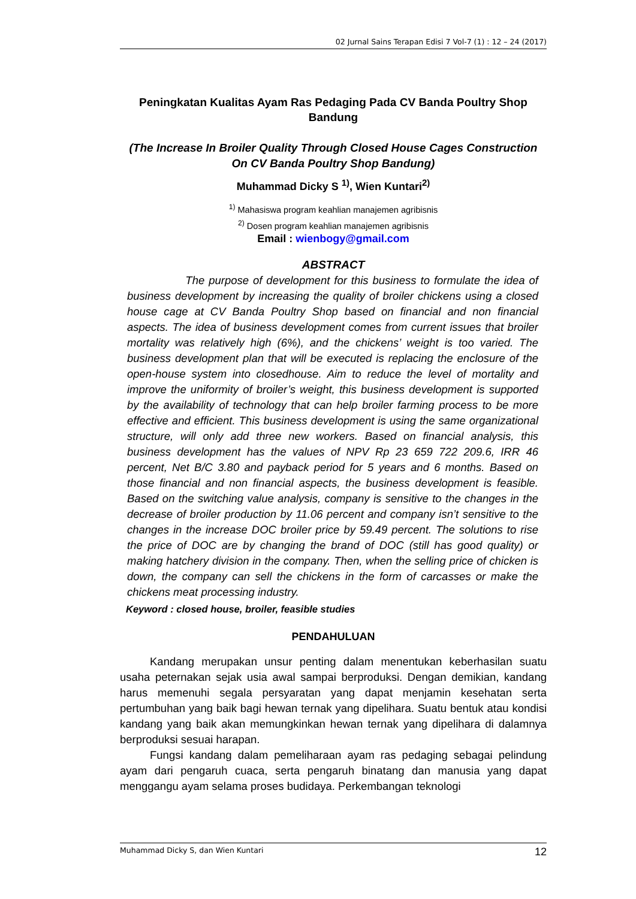02 Jurnal Sains Terapan Edisi 7 Vol-7 (1) : 12 – 24 (2017)
Peningkatan Kualitas Ayam Ras Pedaging Pada CV Banda Poultry Shop Bandung
(The Increase In Broiler Quality Through Closed House Cages Construction On CV Banda Poultry Shop Bandung)
Muhammad Dicky S <sup>1)</sup>, Wien Kuntari<sup>2)</sup>
<sup>1)</sup> Mahasiswa program keahlian manajemen agribisnis
<sup>2)</sup> Dosen program keahlian manajemen agribisnis
Email : wienbogy@gmail.com
ABSTRACT
The purpose of development for this business to formulate the idea of business development by increasing the quality of broiler chickens using a closed house cage at CV Banda Poultry Shop based on financial and non financial aspects. The idea of business development comes from current issues that broiler mortality was relatively high (6%), and the chickens’ weight is too varied. The business development plan that will be executed is replacing the enclosure of the open-house system into closedhouse. Aim to reduce the level of mortality and improve the uniformity of broiler’s weight, this business development is supported by the availability of technology that can help broiler farming process to be more effective and efficient. This business development is using the same organizational structure, will only add three new workers. Based on financial analysis, this business development has the values of NPV Rp 23 659 722 209.6, IRR 46 percent, Net B/C 3.80 and payback period for 5 years and 6 months. Based on those financial and non financial aspects, the business development is feasible. Based on the switching value analysis, company is sensitive to the changes in the decrease of broiler production by 11.06 percent and company isn’t sensitive to the changes in the increase DOC broiler price by 59.49 percent. The solutions to rise the price of DOC are by changing the brand of DOC (still has good quality) or making hatchery division in the company. Then, when the selling price of chicken is down, the company can sell the chickens in the form of carcasses or make the chickens meat processing industry.
Keyword : closed house, broiler, feasible studies
PENDAHULUAN
Kandang merupakan unsur penting dalam menentukan keberhasilan suatu usaha peternakan sejak usia awal sampai berproduksi. Dengan demikian, kandang harus memenuhi segala persyaratan yang dapat menjamin kesehatan serta pertumbuhan yang baik bagi hewan ternak yang dipelihara. Suatu bentuk atau kondisi kandang yang baik akan memungkinkan hewan ternak yang dipelihara di dalamnya berproduksi sesuai harapan.
Fungsi kandang dalam pemeliharaan ayam ras pedaging sebagai pelindung ayam dari pengaruh cuaca, serta pengaruh binatang dan manusia yang dapat menggangu ayam selama proses budidaya. Perkembangan teknologi
Muhammad Dicky S, dan Wien Kuntari 12